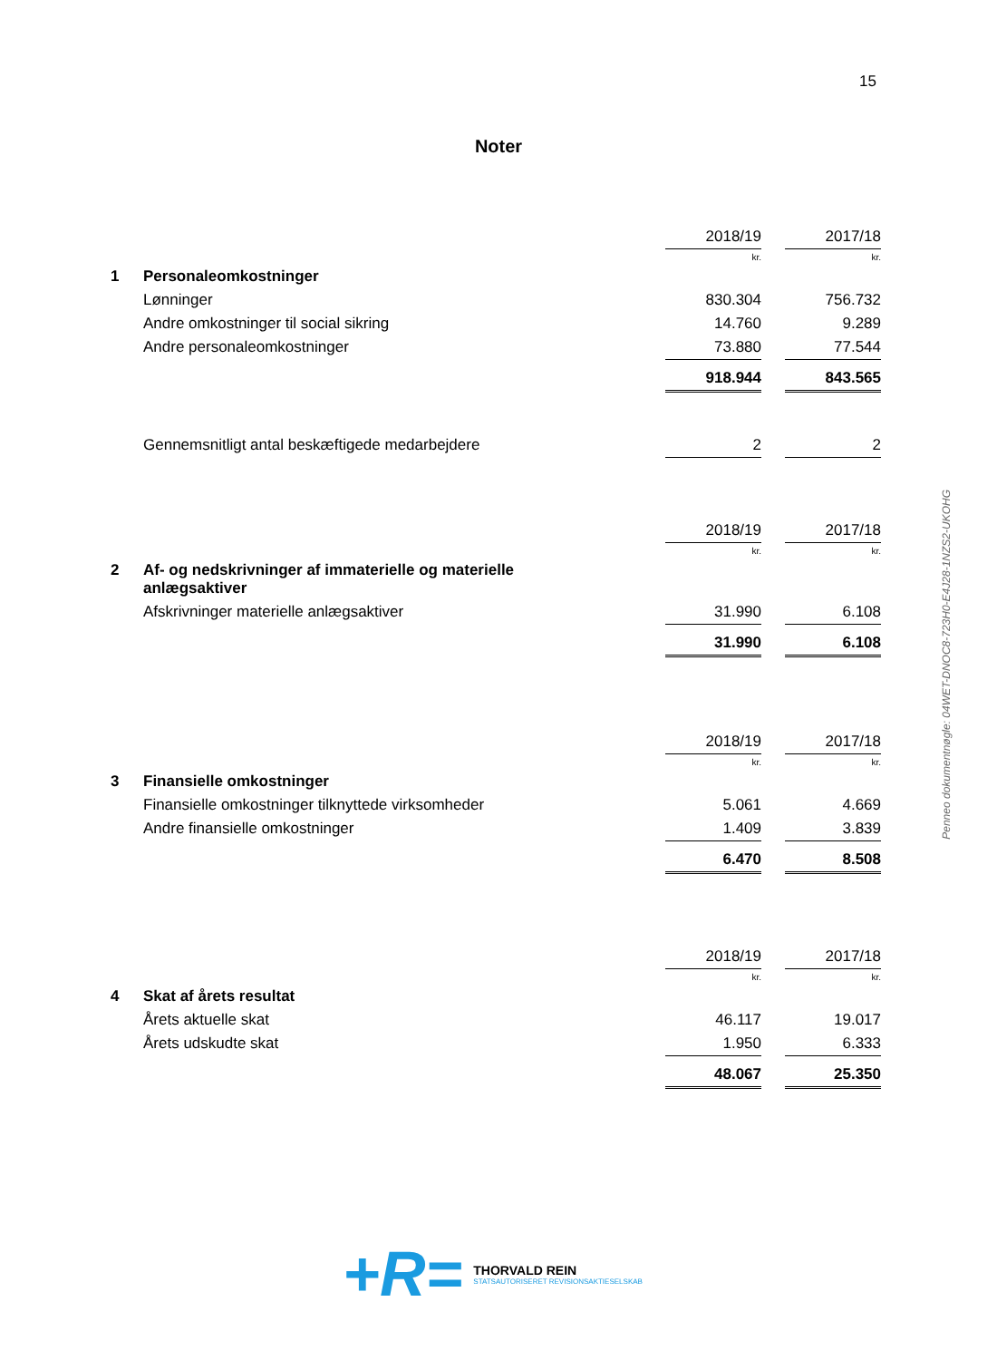15
Noter
| | | 2018/19 | | 2017/18 |
| | | kr. | | kr. |
| 1 | Personaleomkostninger | | | |
| | Lønninger | 830.304 | | 756.732 |
| | Andre omkostninger til social sikring | 14.760 | | 9.289 |
| | Andre personaleomkostninger | 73.880 | | 77.544 |
| | | 918.944 | | 843.565 |
| | Gennemsnitligt antal beskæftigede medarbejdere | 2 | | 2 |
| | | 2018/19 | | 2017/18 |
| | | kr. | | kr. |
| 2 | Af- og nedskrivninger af immaterielle og materielle anlægsaktiver | | | |
| | Afskrivninger materielle anlægsaktiver | 31.990 | | 6.108 |
| | | 31.990 | | 6.108 |
| | | 2018/19 | | 2017/18 |
| | | kr. | | kr. |
| 3 | Finansielle omkostninger | | | |
| | Finansielle omkostninger tilknyttede virksomheder | 5.061 | | 4.669 |
| | Andre finansielle omkostninger | 1.409 | | 3.839 |
| | | 6.470 | | 8.508 |
| | | 2018/19 | | 2017/18 |
| | | kr. | | kr. |
| 4 | Skat af årets resultat | | | |
| | Årets aktuelle skat | 46.117 | | 19.017 |
| | Årets udskudte skat | 1.950 | | 6.333 |
| | | 48.067 | | 25.350 |
Penneo dokumentnøgle: 04WET-DNOC8-723H0-E4J28-1NZS2-UKOHG
+R=
THORVALD REIN
STATSAUTORISERET REVISIONSAKTIESELSKAB